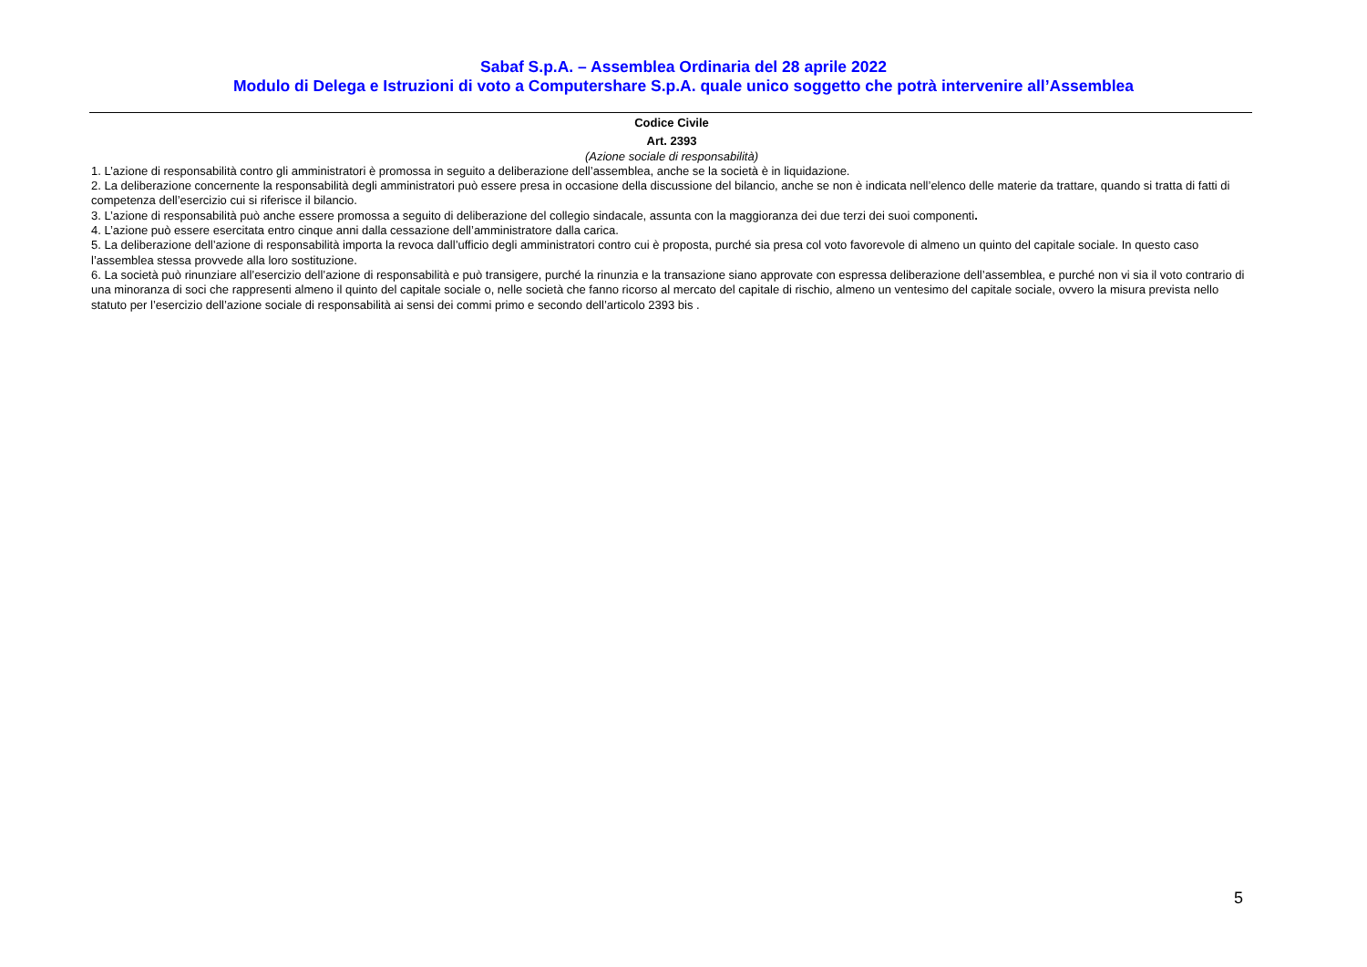Sabaf S.p.A. – Assemblea Ordinaria del 28 aprile 2022
Modulo di Delega e Istruzioni di voto a Computershare S.p.A. quale unico soggetto che potrà intervenire all’Assemblea
Codice Civile
Art. 2393
(Azione sociale di responsabilità)
1. L’azione di responsabilità contro gli amministratori è promossa in seguito a deliberazione dell’assemblea, anche se la società è in liquidazione.
2. La deliberazione concernente la responsabilità degli amministratori può essere presa in occasione della discussione del bilancio, anche se non è indicata nell’elenco delle materie da trattare, quando si tratta di fatti di competenza dell’esercizio cui si riferisce il bilancio.
3. L’azione di responsabilità può anche essere promossa a seguito di deliberazione del collegio sindacale, assunta con la maggioranza dei due terzi dei suoi componenti.
4. L’azione può essere esercitata entro cinque anni dalla cessazione dell’amministratore dalla carica.
5. La deliberazione dell’azione di responsabilità importa la revoca dall’ufficio degli amministratori contro cui è proposta, purché sia presa col voto favorevole di almeno un quinto del capitale sociale. In questo caso l’assemblea stessa provvede alla loro sostituzione.
6. La società può rinunziare all’esercizio dell’azione di responsabilità e può transigere, purché la rinunzia e la transazione siano approvate con espressa deliberazione dell’assemblea, e purché non vi sia il voto contrario di una minoranza di soci che rappresenti almeno il quinto del capitale sociale o, nelle società che fanno ricorso al mercato del capitale di rischio, almeno un ventesimo del capitale sociale, ovvero la misura prevista nello statuto per l’esercizio dell’azione sociale di responsabilità ai sensi dei commi primo e secondo dell’articolo 2393 bis .
5